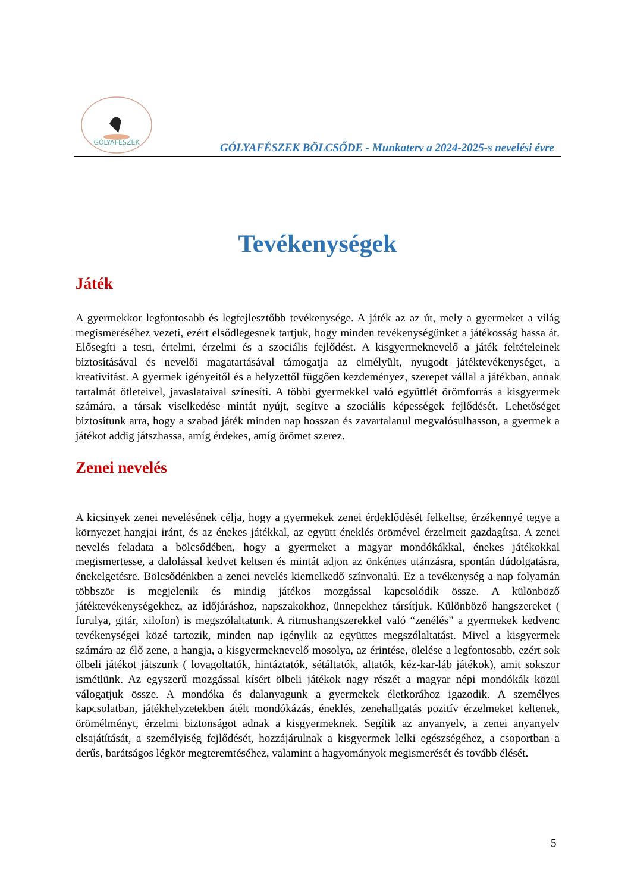GÓLYAFÉSZEK
GÓLYAFÉSZEK BÖLCSŐDE - Munkaterv a 2024-2025-s nevelési évre
Tevékenységek
Játék
A gyermekkor legfontosabb és legfejlesztőbb tevékenysége. A játék az az út, mely a gyermeket a világ megismeréséhez vezeti, ezért elsődlegesnek tartjuk, hogy minden tevékenységünket a játékosság hassa át. Elősegíti a testi, értelmi, érzelmi és a szociális fejlődést. A kisgyermeknevelő a játék feltételeinek biztosításával és nevelői magatartásával támogatja az elmélyült, nyugodt játéktevékenységet, a kreativitást. A gyermek igényeitől és a helyzettől függően kezdeményez, szerepet vállal a játékban, annak tartalmát ötleteivel, javaslataival színesíti. A többi gyermekkel való együttlét örömforrás a kisgyermek számára, a társak viselkedése mintát nyújt, segítve a szociális képességek fejlődését. Lehetőséget biztosítunk arra, hogy a szabad játék minden nap hosszan és zavartalanul megvalósulhasson, a gyermek a játékot addig játszhassa, amíg érdekes, amíg örömet szerez.
Zenei nevelés
A kicsinyek zenei nevelésének célja, hogy a gyermekek zenei érdeklődését felkeltse, érzékennyé tegye a környezet hangjai iránt, és az énekes játékkal, az együtt éneklés örömével érzelmeit gazdagítsa. A zenei nevelés feladata a bölcsődében, hogy a gyermeket a magyar mondókákkal, énekes játékokkal megismertesse, a dalolással kedvet keltsen és mintát adjon az önkéntes utánzásra, spontán dúdolgatásra, énekelgetésre. Bölcsődénkben a zenei nevelés kiemelkedő színvonalú. Ez a tevékenység a nap folyamán többször is megjelenik és mindig játékos mozgással kapcsolódik össze. A különböző játéktevékenységekhez, az időjáráshoz, napszakokhoz, ünnepekhez társítjuk. Különböző hangszereket ( furulya, gitár, xilofon) is megszólaltatunk. A ritmushangszerekkel való “zenélés” a gyermekek kedvenc tevékenységei közé tartozik, minden nap igénylik az együttes megszólaltatást. Mivel a kisgyermek számára az élő zene, a hangja, a kisgyermeknevelő mosolya, az érintése, ölelése a legfontosabb, ezért sok ölbeli játékot játszunk ( lovagoltatók, hintáztatók, sétáltatók, altatók, kéz-kar-láb játékok), amit sokszor ismétlünk. Az egyszerű mozgással kísért ölbeli játékok nagy részét a magyar népi mondókák közül válogatjuk össze. A mondóka és dalanyagunk a gyermekek életkorához igazodik. A személyes kapcsolatban, játékhelyzetekben átélt mondókázás, éneklés, zenehallgatás pozitív érzelmeket keltenek, örömélményt, érzelmi biztonságot adnak a kisgyermeknek. Segítik az anyanyelv, a zenei anyanyelv elsajátítását, a személyiség fejlődését, hozzájárulnak a kisgyermek lelki egészségéhez, a csoportban a derűs, barátságos légkör megteremtéséhez, valamint a hagyományok megismerését és tovább élését.
5